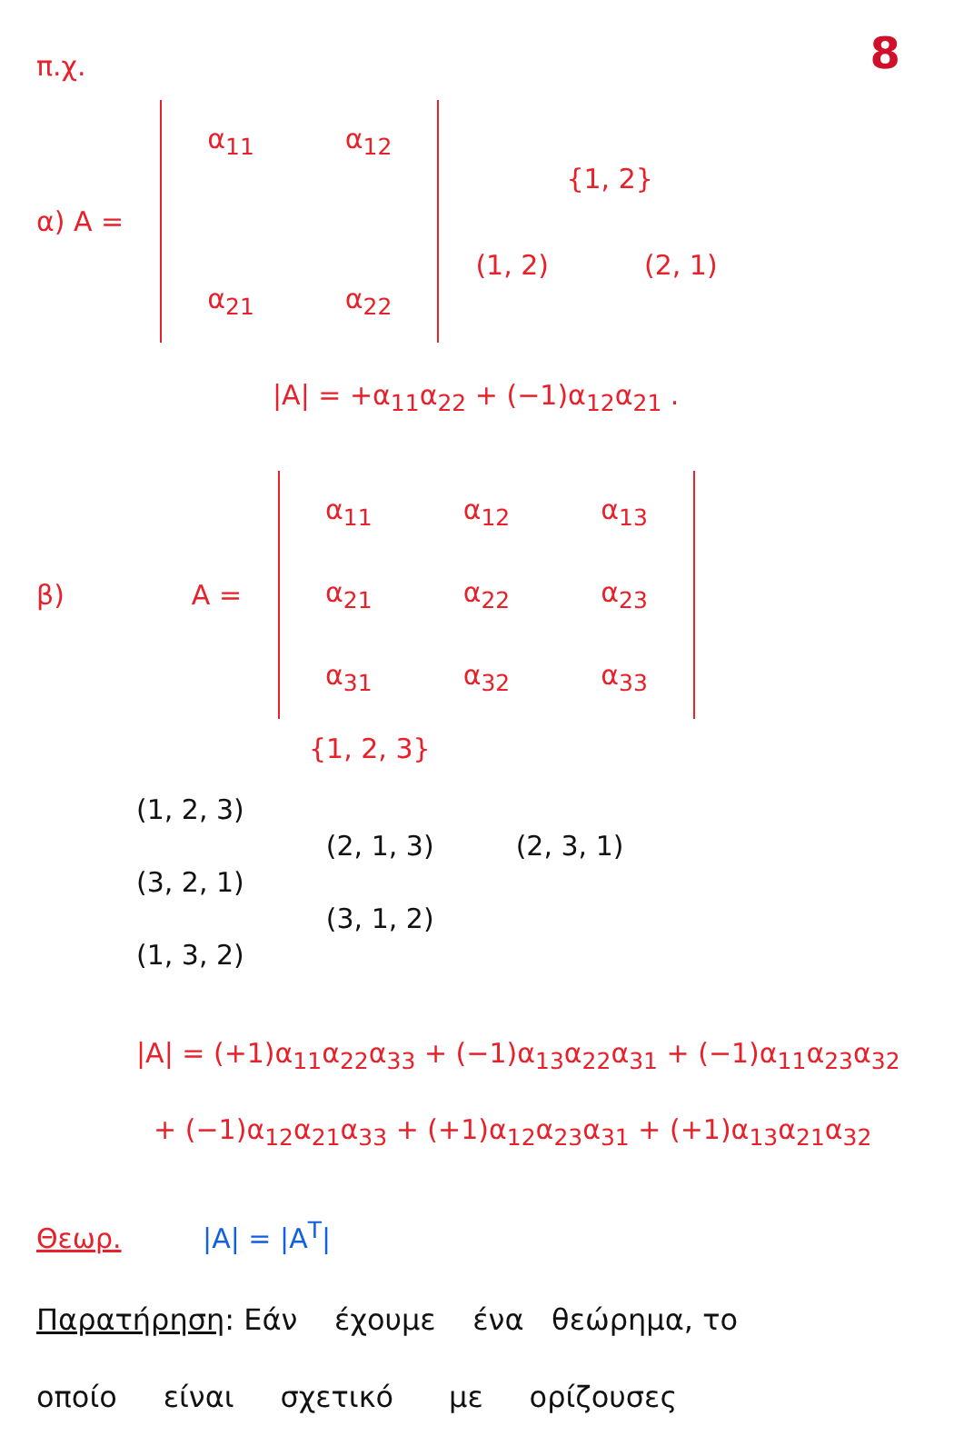8
π.χ.
α) A =
| α<sub>11</sub> | α<sub>12</sub> |
| α<sub>21</sub> | α<sub>22</sub> |
{1, 2}
(1, 2) (2, 1)
|A| = +α<sub>11</sub>α<sub>22</sub> + (−1)α<sub>12</sub>α<sub>21</sub> .
β) A =
| α<sub>11</sub> | α<sub>12</sub> | α<sub>13</sub> |
| α<sub>21</sub> | α<sub>22</sub> | α<sub>23</sub> |
| α<sub>31</sub> | α<sub>32</sub> | α<sub>33</sub> |
{1, 2, 3}
(1, 2, 3)
(3, 2, 1)
(1, 3, 2)
(2, 1, 3)
(3, 1, 2)
(2, 3, 1)
|A| = (+1)α<sub>11</sub>α<sub>22</sub>α<sub>33</sub> + (−1)α<sub>13</sub>α<sub>22</sub>α<sub>31</sub> + (−1)α<sub>11</sub>α<sub>23</sub>α<sub>32</sub>
+ (−1)α<sub>12</sub>α<sub>21</sub>α<sub>33</sub> + (+1)α<sub>12</sub>α<sub>23</sub>α<sub>31</sub> + (+1)α<sub>13</sub>α<sub>21</sub>α<sub>32</sub>
Θεωρ. |A| = |A<sup>T</sup>|
Παρατήρηση: Εάν έχουμε ένα θεώρημα, το
οποίο είναι σχετικό με ορίζουσες